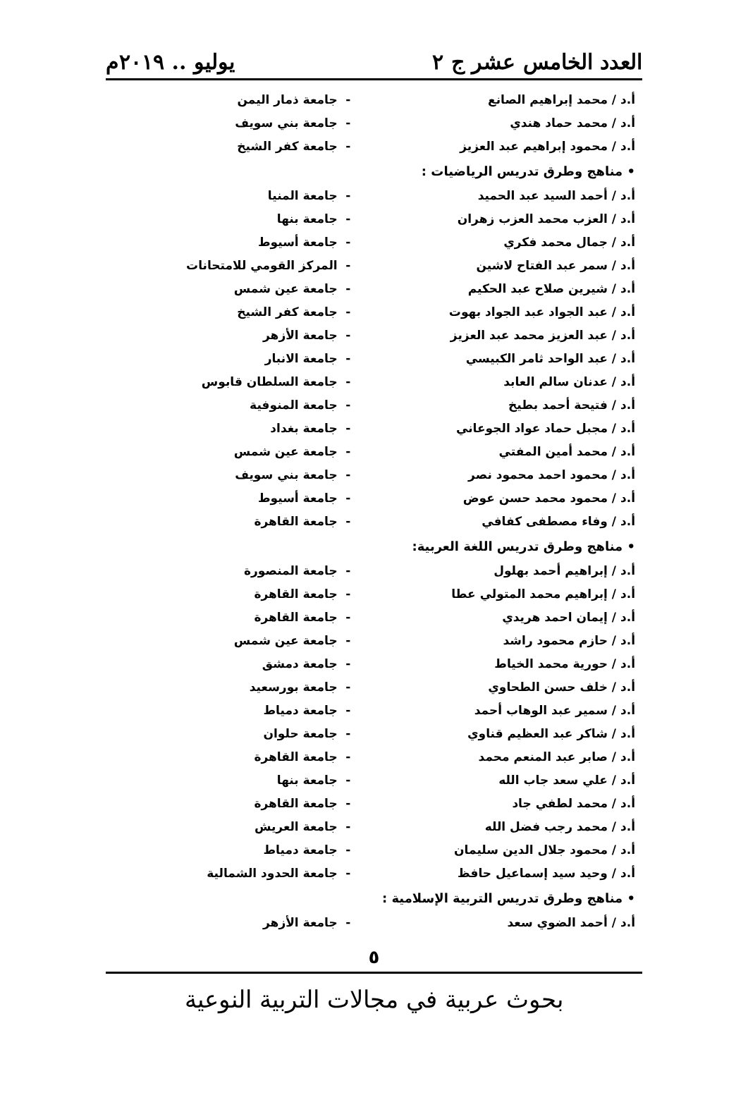العدد الخامس عشر ج ٢ يوليو .. ٢٠١٩م
| أ.د / محمد إبراهيم الصانع | - | جامعة ذمار اليمن |
| أ.د / محمد حماد هندي | - | جامعة بني سويف |
| أ.د / محمود إبراهيم عبد العزيز | - | جامعة كفر الشيخ |
| • مناهج وطرق تدريس الرياضيات : | | |
| أ.د / أحمد السيد عبد الحميد | - | جامعة المنيا |
| أ.د / العزب محمد العزب زهران | - | جامعة بنها |
| أ.د / جمال محمد فكري | - | جامعة أسيوط |
| أ.د / سمر عبد الفتاح لاشين | - | المركز القومي للامتحانات |
| أ.د / شيرين صلاح عبد الحكيم | - | جامعة عين شمس |
| أ.د / عبد الجواد عبد الجواد بهوت | - | جامعة كفر الشيخ |
| أ.د / عبد العزيز محمد عبد العزيز | - | جامعة الأزهر |
| أ.د / عبد الواحد ثامر الكبيسي | - | جامعة الانبار |
| أ.د / عدنان سالم العابد | - | جامعة السلطان قابوس |
| أ.د / فتيحة أحمد بطيخ | - | جامعة المنوفية |
| أ.د / مجبل حماد عواد الجوعاني | - | جامعة بغداد |
| أ.د / محمد أمين المفتي | - | جامعة عين شمس |
| أ.د / محمود احمد محمود نصر | - | جامعة بني سويف |
| أ.د / محمود محمد حسن عوض | - | جامعة أسيوط |
| أ.د / وفاء مصطفى كفافي | - | جامعة القاهرة |
| • مناهج وطرق تدريس اللغة العربية: | | |
| أ.د / إبراهيم أحمد بهلول | - | جامعة المنصورة |
| أ.د / إبراهيم محمد المتولي عطا | - | جامعة القاهرة |
| أ.د / إيمان احمد هريدي | - | جامعة القاهرة |
| أ.د / حازم محمود راشد | - | جامعة عين شمس |
| أ.د / حورية محمد الخياط | - | جامعة دمشق |
| أ.د / خلف حسن الطحاوي | - | جامعة بورسعيد |
| أ.د / سمير عبد الوهاب أحمد | - | جامعة دمياط |
| أ.د / شاكر عبد العظيم قناوي | - | جامعة حلوان |
| أ.د / صابر عبد المنعم محمد | - | جامعة القاهرة |
| أ.د / علي سعد جاب الله | - | جامعة بنها |
| أ.د / محمد لطفي جاد | - | جامعة القاهرة |
| أ.د / محمد رجب فضل الله | - | جامعة العريش |
| أ.د / محمود جلال الدين سليمان | - | جامعة دمياط |
| أ.د / وحيد سيد إسماعيل حافظ | - | جامعة الحدود الشمالية |
| • مناهج وطرق تدريس التربية الإسلامية : | | |
| أ.د / أحمد الضوي سعد | - | جامعة الأزهر |
٥
بحوث عربية في مجالات التربية النوعية